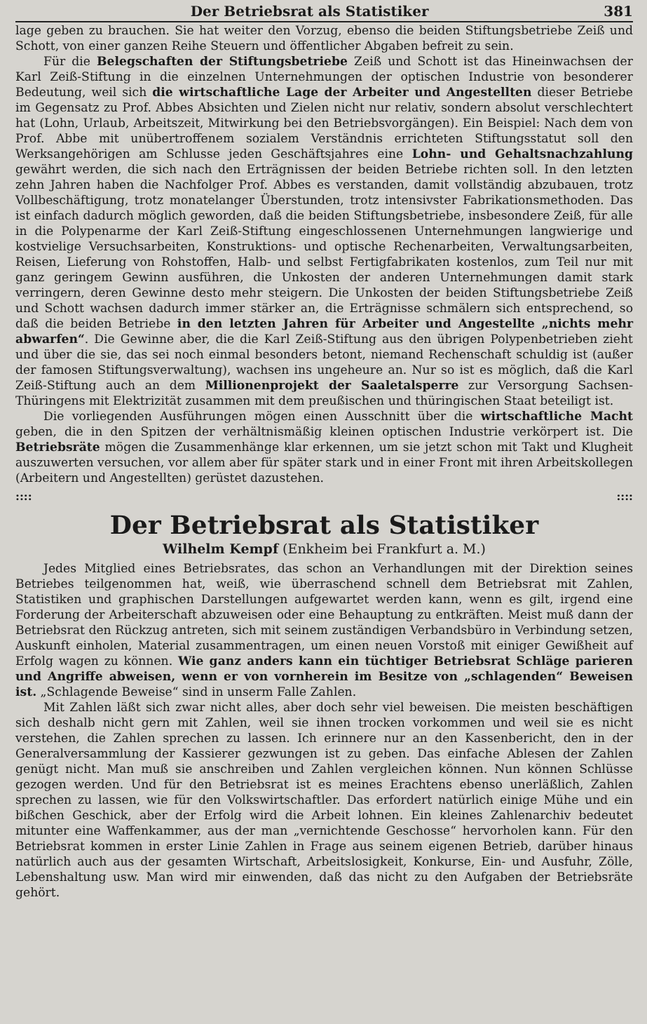Der Betriebsrat als Statistiker 381
lage geben zu brauchen. Sie hat weiter den Vorzug, ebenso die beiden Stiftungsbetriebe Zeiß und Schott, von einer ganzen Reihe Steuern und öffentlicher Abgaben befreit zu sein.
Für die Belegschaften der Stiftungsbetriebe Zeiß und Schott ist das Hineinwachsen der Karl Zeiß-Stiftung in die einzelnen Unternehmungen der optischen Industrie von besonderer Bedeutung, weil sich die wirtschaftliche Lage der Arbeiter und Angestellten dieser Betriebe im Gegensatz zu Prof. Abbes Absichten und Zielen nicht nur relativ, sondern absolut verschlechtert hat (Lohn, Urlaub, Arbeitszeit, Mitwirkung bei den Betriebsvorgängen). Ein Beispiel: Nach dem von Prof. Abbe mit unübertroffenem sozialem Verständnis errichteten Stiftungsstatut soll den Werksangehörigen am Schlusse jeden Geschäftsjahres eine Lohn- und Gehaltsnachzahlung gewährt werden, die sich nach den Erträgnissen der beiden Betriebe richten soll. In den letzten zehn Jahren haben die Nachfolger Prof. Abbes es verstanden, damit vollständig abzubauen, trotz Vollbeschäftigung, trotz monatelanger Überstunden, trotz intensivster Fabrikationsmethoden. Das ist einfach dadurch möglich geworden, daß die beiden Stiftungsbetriebe, insbesondere Zeiß, für alle in die Polypenarme der Karl Zeiß-Stiftung eingeschlossenen Unternehmungen langwierige und kostvielige Versuchsarbeiten, Konstruktions- und optische Rechenarbeiten, Verwaltungsarbeiten, Reisen, Lieferung von Rohstoffen, Halb- und selbst Fertigfabrikaten kostenlos, zum Teil nur mit ganz geringem Gewinn ausführen, die Unkosten der anderen Unternehmungen damit stark verringern, deren Gewinne desto mehr steigern. Die Unkosten der beiden Stiftungsbetriebe Zeiß und Schott wachsen dadurch immer stärker an, die Erträgnisse schmälern sich entsprechend, so daß die beiden Betriebe in den letzten Jahren für Arbeiter und Angestellte „nichts mehr abwarfen“. Die Gewinne aber, die die Karl Zeiß-Stiftung aus den übrigen Polypenbetrieben zieht und über die sie, das sei noch einmal besonders betont, niemand Rechenschaft schuldig ist (außer der famosen Stiftungsverwaltung), wachsen ins ungeheure an. Nur so ist es möglich, daß die Karl Zeiß-Stiftung auch an dem Millionenprojekt der Saaletalsperre zur Versorgung Sachsen-Thüringens mit Elektrizität zusammen mit dem preußischen und thüringischen Staat beteiligt ist.
Die vorliegenden Ausführungen mögen einen Ausschnitt über die wirtschaftliche Macht geben, die in den Spitzen der verhältnismäßig kleinen optischen Industrie verkörpert ist. Die Betriebsräte mögen die Zusammenhänge klar erkennen, um sie jetzt schon mit Takt und Klugheit auszuwerten versuchen, vor allem aber für später stark und in einer Front mit ihren Arbeitskollegen (Arbeitern und Angestellten) gerüstet dazustehen.
::::::::
Der Betriebsrat als Statistiker
Wilhelm Kempf (Enkheim bei Frankfurt a. M.)
Jedes Mitglied eines Betriebsrates, das schon an Verhandlungen mit der Direktion seines Betriebes teilgenommen hat, weiß, wie überraschend schnell dem Betriebsrat mit Zahlen, Statistiken und graphischen Darstellungen aufgewartet werden kann, wenn es gilt, irgend eine Forderung der Arbeiterschaft abzuweisen oder eine Behauptung zu entkräften. Meist muß dann der Betriebsrat den Rückzug antreten, sich mit seinem zuständigen Verbandsbüro in Verbindung setzen, Auskunft einholen, Material zusammentragen, um einen neuen Vorstoß mit einiger Gewißheit auf Erfolg wagen zu können. Wie ganz anders kann ein tüchtiger Betriebsrat Schläge parieren und Angriffe abweisen, wenn er von vornherein im Besitze von „schlagenden“ Beweisen ist. „Schlagende Beweise“ sind in unserm Falle Zahlen.
Mit Zahlen läßt sich zwar nicht alles, aber doch sehr viel beweisen. Die meisten beschäftigen sich deshalb nicht gern mit Zahlen, weil sie ihnen trocken vorkommen und weil sie es nicht verstehen, die Zahlen sprechen zu lassen. Ich erinnere nur an den Kassenbericht, den in der Generalversammlung der Kassierer gezwungen ist zu geben. Das einfache Ablesen der Zahlen genügt nicht. Man muß sie anschreiben und Zahlen vergleichen können. Nun können Schlüsse gezogen werden. Und für den Betriebsrat ist es meines Erachtens ebenso unerläßlich, Zahlen sprechen zu lassen, wie für den Volkswirtschaftler. Das erfordert natürlich einige Mühe und ein bißchen Geschick, aber der Erfolg wird die Arbeit lohnen. Ein kleines Zahlenarchiv bedeutet mitunter eine Waffenkammer, aus der man „vernichtende Geschosse“ hervorholen kann. Für den Betriebsrat kommen in erster Linie Zahlen in Frage aus seinem eigenen Betrieb, darüber hinaus natürlich auch aus der gesamten Wirtschaft, Arbeitslosigkeit, Konkurse, Ein- und Ausfuhr, Zölle, Lebenshaltung usw. Man wird mir einwenden, daß das nicht zu den Aufgaben der Betriebsräte gehört.